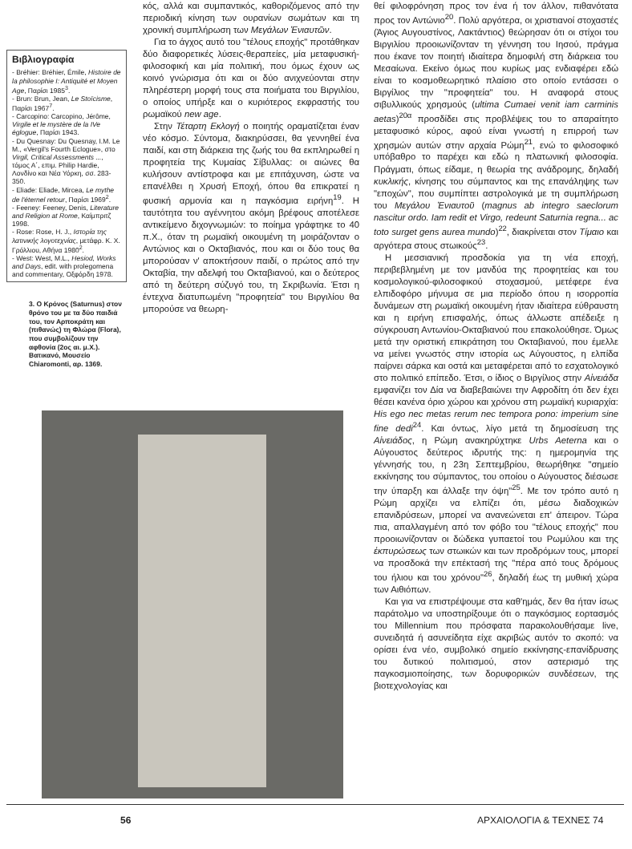Βιβλιογραφία
- Bréhier: Bréhier, Émile, Histoire de la philosophie I: Antiquité et Moyen Age, Παρίσι 1985<sup>3</sup>.
- Brun: Brun, Jean, Le Stoïcisme, Παρίσι 1967<sup>7</sup>.
- Carcopino: Carcopino, Jérôme, Virgile et le mystère de la IVe églogue, Παρίσι 1943.
- Du Quesnay: Du Quesnay, I.M. Le M., «Vergil's Fourth Eclogue», στο Virgil, Critical Assessments ..., τόμος Α΄, επιμ. Philip Hardie, Λονδίνο και Νέα Υόρκη, σσ. 283-350.
- Eliade: Eliade, Mircea, Le mythe de l'éternel retour, Παρίσι 1969<sup>2</sup>.
- Feeney: Feeney, Denis, Literature and Religion at Rome, Καίμπριτζ 1998.
- Rose: Rose, H. J., Ιστορία της λατινικής λογοτεχνίας, μετάφρ. Κ. Χ. Γρόλλιου, Αθήνα 1980<sup>2</sup>.
- West: West, M.L., Hesiod, Works and Days, edit. with prolegomena and commentary, Οξφόρδη 1978.
3. Ο Κρόνος (Saturnus) στον θρόνο του με τα δύο παιδιά του, τον Αρποκράτη και (πιθανώς) τη Φλώρα (Flora), που συμβολίζουν την αφθονία (2ος αι. μ.Χ.). Βατικανό, Μουσείο Chiaromonti, αρ. 1369.
κός, αλλά και συμπαντικός, καθοριζόμενος από την περιοδική κίνηση των ουρανίων σωμάτων και τη χρονική συμπλήρωση των Μεγάλων Ἐνιαυτῶν.
Για το άγχος αυτό του "τέλους εποχής" προτάθηκαν δύο διαφορετικές λύσεις-θεραπείες, μία μεταφυσική-φιλοσοφική και μία πολιτική, που όμως έχουν ως κοινό γνώρισμα ότι και οι δύο ανιχνεύονται στην πληρέστερη μορφή τους στα ποιήματα του Βιργιλίου, ο οποίος υπήρξε και ο κυριότερος εκφραστής του ρωμαϊκού new age.
Στην Τέταρτη Εκλογή ο ποιητής οραματίζεται έναν νέο κόσμο. Σύντομα, διακηρύσσει, θα γεννηθεί ένα παιδί, και στη διάρκεια της ζωής του θα εκπληρωθεί η προφητεία της Κυμαίας Σίβυλλας: οι αιώνες θα κυλήσουν αντίστροφα και με επιτάχυνση, ώστε να επανέλθει η Χρυσή Εποχή, όπου θα επικρατεί η φυσική αρμονία και η παγκόσμια ειρήνη<sup>19</sup>. Η ταυτότητα του αγέννητου ακόμη βρέφους αποτέλεσε αντικείμενο διχογνωμιών: το ποίημα γράφτηκε το 40 π.Χ., όταν τη ρωμαϊκή οικουμένη τη μοιράζονταν ο Αντώνιος και ο Οκταβιανός, που και οι δύο τους θα μπορούσαν ν' αποκτήσουν παιδί, ο πρώτος από την Οκταβία, την αδελφή του Οκταβιανού, και ο δεύτερος από τη δεύτερη σύζυγό του, τη Σκριβωνία. Έτσι η έντεχνα διατυπωμένη "προφητεία" του Βιργιλίου θα μπορούσε να θεωρη-
θεί φιλοφρόνηση προς τον ένα ή τον άλλον, πιθανότατα προς τον Αντώνιο<sup>20</sup>. Πολύ αργότερα, οι χριστιανοί στοχαστές (Άγιος Αυγουστίνος, Λακτάντιος) θεώρησαν ότι οι στίχοι του Βιργιλίου προοιωνίζονταν τη γέννηση του Ιησού, πράγμα που έκανε τον ποιητή ιδιαίτερα δημοφιλή στη διάρκεια του Μεσαίωνα. Εκείνο όμως που κυρίως μας ενδιαφέρει εδώ είναι το κοσμοθεωρητικό πλαίσιο στο οποίο εντάσσει ο Βιργίλιος την "προφητεία" του. Η αναφορά στους σιβυλλικούς χρησμούς (ultima Cumaei venit iam carminis aetas)<sup>20α</sup> προσδίδει στις προβλέψεις του το απαραίτητο μεταφυσικό κύρος, αφού είναι γνωστή η επιρροή των χρησμών αυτών στην αρχαία Ρώμη<sup>21</sup>, ενώ το φιλοσοφικό υπόβαθρο το παρέχει και εδώ η πλατωνική φιλοσοφία. Πράγματι, όπως είδαμε, η θεωρία της ανάδρομης, δηλαδή κυκλικής, κίνησης του σύμπαντος και της επανάληψης των "εποχών", που συμπίπτει αστρολογικά με τη συμπλήρωση του Μεγάλου Ἐνιαυτοῦ (magnus ab integro saeclorum nascitur ordo. Iam redit et Virgo, redeunt Saturnia regna... ac toto surget gens aurea mundo)<sup>22</sup>, διακρίνεται στον Τίμαιο και αργότερα στους στωικούς<sup>23</sup>.
Η μεσσιανική προσδοκία για τη νέα εποχή, περιβεβλημένη με τον μανδύα της προφητείας και του κοσμολογικού-φιλοσοφικού στοχασμού, μετέφερε ένα ελπιδοφόρο μήνυμα σε μια περίοδο όπου η ισορροπία δυνάμεων στη ρωμαϊκή οικουμένη ήταν ιδιαίτερα εύθραυστη και η ειρήνη επισφαλής, όπως άλλωστε απέδειξε η σύγκρουση Αντωνίου-Οκταβιανού που επακολούθησε. Όμως μετά την οριστική επικράτηση του Οκταβιανού, που έμελλε να μείνει γνωστός στην ιστορία ως Αύγουστος, η ελπίδα παίρνει σάρκα και οστά και μεταφέρεται από το εσχατολογικό στο πολιτικό επίπεδο. Έτσι, ο ίδιος ο Βιργίλιος στην Αἰνειάδα εμφανίζει τον Δία να διαβεβαιώνει την Αφροδίτη ότι δεν έχει θέσει κανένα όριο χώρου και χρόνου στη ρωμαϊκή κυριαρχία: His ego nec metas rerum nec tempora pono: imperium sine fine dedi<sup>24</sup>. Και όντως, λίγο μετά τη δημοσίευση της Αἰνειάδος, η Ρώμη ανακηρύχτηκε Urbs Aeterna και ο Αύγουστος δεύτερος ιδρυτής της: η ημερομηνία της γέννησής του, η 23η Σεπτεμβρίου, θεωρήθηκε "σημείο εκκίνησης του σύμπαντος, του οποίου ο Αύγουστος διέσωσε την ύπαρξη και άλλαξε την όψη"<sup>25</sup>. Με τον τρόπο αυτό η Ρώμη αρχίζει να ελπίζει ότι, μέσω διαδοχικών επανιδρύσεων, μπορεί να ανανεώνεται επ' άπειρον. Τώρα πια, απαλλαγμένη από τον φόβο του "τέλους εποχής" που προοιωνίζονταν οι δώδεκα γυπαετοί του Ρωμύλου και της ἐκπυρώσεως των στωικών και των προδρόμων τους, μπορεί να προσδοκά την επέκτασή της "πέρα από τους δρόμους του ήλιου και του χρόνου"<sup>26</sup>, δηλαδή έως τη μυθική χώρα των Αιθιόπων.
Και για να επιστρέψουμε στα καθ'ημάς, δεν θα ήταν ίσως παράτολμο να υποστηρίξουμε ότι ο παγκόσμιος εορτασμός του Millennium που πρόσφατα παρακολουθήσαμε live, συνειδητά ή ασυνείδητα είχε ακριβώς αυτόν το σκοπό: να ορίσει ένα νέο, συμβολικό σημείο εκκίνησης-επανίδρυσης του δυτικού πολιτισμού, στον αστερισμό της παγκοσμιοποίησης, των δορυφορικών συνδέσεων, της βιοτεχνολογίας και
56 ΑΡΧΑΙΟΛΟΓΙΑ & ΤΕΧΝΕΣ 74